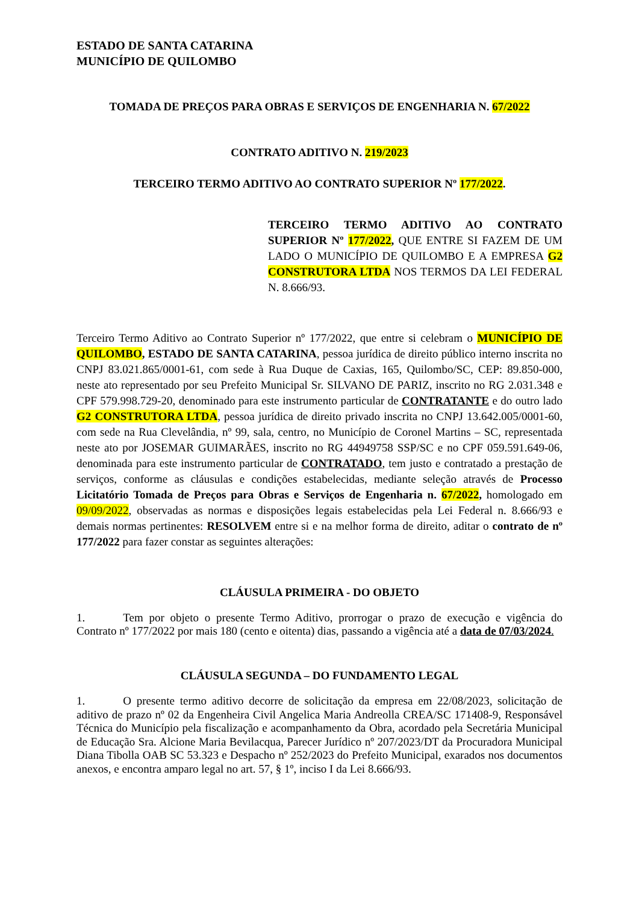ESTADO DE SANTA CATARINA
MUNICÍPIO DE QUILOMBO
TOMADA DE PREÇOS PARA OBRAS E SERVIÇOS DE ENGENHARIA N. 67/2022
CONTRATO ADITIVO N. 219/2023
TERCEIRO TERMO ADITIVO AO CONTRATO SUPERIOR Nº 177/2022.
TERCEIRO TERMO ADITIVO AO CONTRATO SUPERIOR Nº 177/2022, QUE ENTRE SI FAZEM DE UM LADO O MUNICÍPIO DE QUILOMBO E A EMPRESA G2 CONSTRUTORA LTDA NOS TERMOS DA LEI FEDERAL N. 8.666/93.
Terceiro Termo Aditivo ao Contrato Superior nº 177/2022, que entre si celebram o MUNICÍPIO DE QUILOMBO, ESTADO DE SANTA CATARINA, pessoa jurídica de direito público interno inscrita no CNPJ 83.021.865/0001-61, com sede à Rua Duque de Caxias, 165, Quilombo/SC, CEP: 89.850-000, neste ato representado por seu Prefeito Municipal Sr. SILVANO DE PARIZ, inscrito no RG 2.031.348 e CPF 579.998.729-20, denominado para este instrumento particular de CONTRATANTE e do outro lado G2 CONSTRUTORA LTDA, pessoa jurídica de direito privado inscrita no CNPJ 13.642.005/0001-60, com sede na Rua Clevelândia, nº 99, sala, centro, no Município de Coronel Martins – SC, representada neste ato por JOSEMAR GUIMARÃES, inscrito no RG 44949758 SSP/SC e no CPF 059.591.649-06, denominada para este instrumento particular de CONTRATADO, tem justo e contratado a prestação de serviços, conforme as cláusulas e condições estabelecidas, mediante seleção através de Processo Licitatório Tomada de Preços para Obras e Serviços de Engenharia n. 67/2022, homologado em 09/09/2022, observadas as normas e disposições legais estabelecidas pela Lei Federal n. 8.666/93 e demais normas pertinentes: RESOLVEM entre si e na melhor forma de direito, aditar o contrato de nº 177/2022 para fazer constar as seguintes alterações:
CLÁUSULA PRIMEIRA - DO OBJETO
1. Tem por objeto o presente Termo Aditivo, prorrogar o prazo de execução e vigência do Contrato nº 177/2022 por mais 180 (cento e oitenta) dias, passando a vigência até a data de 07/03/2024.
CLÁUSULA SEGUNDA – DO FUNDAMENTO LEGAL
1. O presente termo aditivo decorre de solicitação da empresa em 22/08/2023, solicitação de aditivo de prazo nº 02 da Engenheira Civil Angelica Maria Andreolla CREA/SC 171408-9, Responsável Técnica do Município pela fiscalização e acompanhamento da Obra, acordado pela Secretária Municipal de Educação Sra. Alcione Maria Bevilacqua, Parecer Jurídico nº 207/2023/DT da Procuradora Municipal Diana Tibolla OAB SC 53.323 e Despacho nº 252/2023 do Prefeito Municipal, exarados nos documentos anexos, e encontra amparo legal no art. 57, § 1º, inciso I da Lei 8.666/93.